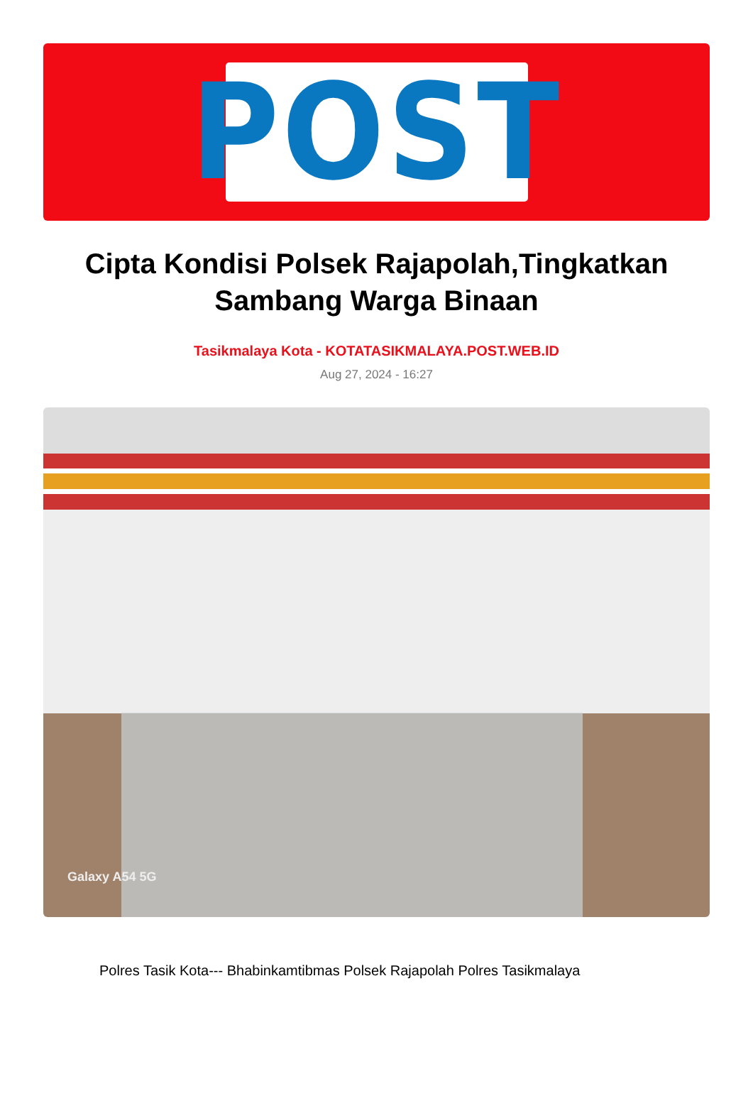POST
Cipta Kondisi Polsek Rajapolah,Tingkatkan Sambang Warga Binaan
Tasikmalaya Kota - KOTATASIKMALAYA.POST.WEB.ID
Aug 27, 2024 - 16:27
Galaxy A54 5G
Polres Tasik Kota--- Bhabinkamtibmas Polsek Rajapolah Polres Tasikmalaya